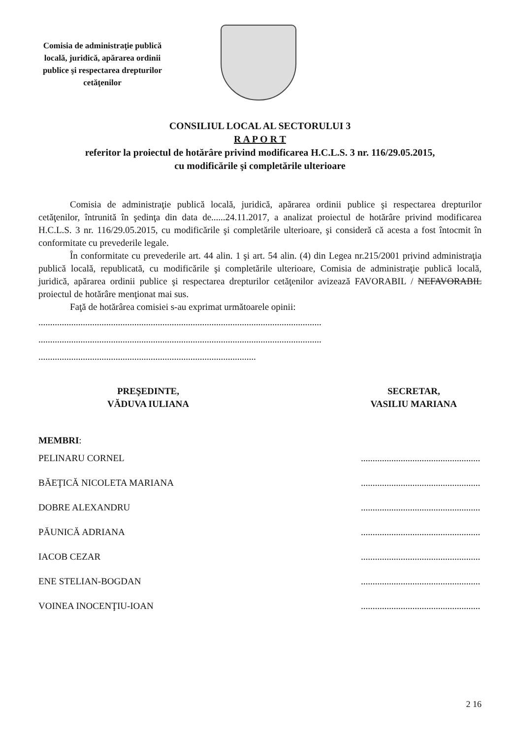Comisia de administraţie publică locală, juridică, apărarea ordinii publice şi respectarea drepturilor cetăţenilor
CONSILIUL LOCAL AL SECTORULUI 3
R A P O R T
referitor la proiectul de hotărâre privind modificarea H.C.L.S. 3 nr. 116/29.05.2015,
cu modificările şi completările ulterioare
Comisia de administraţie publică locală, juridică, apărarea ordinii publice şi respectarea drepturilor cetăţenilor, întrunită în şedinţa din data de......24.11.2017, a analizat proiectul de hotărâre privind modificarea H.C.L.S. 3 nr. 116/29.05.2015, cu modificările şi completările ulterioare, şi consideră că acesta a fost întocmit în conformitate cu prevederile legale.
În conformitate cu prevederile art. 44 alin. 1 şi art. 54 alin. (4) din Legea nr.215/2001 privind administraţia publică locală, republicată, cu modificările şi completările ulterioare, Comisia de administraţie publică locală, juridică, apărarea ordinii publice şi respectarea drepturilor cetăţenilor avizează FAVORABIL / NEFAVORABIL proiectul de hotărâre menţionat mai sus.
Faţă de hotărârea comisiei s-au exprimat următoarele opinii:
.........................................................................................................................
.........................................................................................................................
.............................................................................................
PREŞEDINTE,
VĂDUVA IULIANA
SECRETAR,
VASILIU MARIANA
MEMBRI:
PELINARU CORNEL...................................................
BĂEŢICĂ NICOLETA MARIANA...................................................
DOBRE ALEXANDRU...................................................
PĂUNICĂ ADRIANA...................................................
IACOB CEZAR...................................................
ENE STELIAN-BOGDAN...................................................
VOINEA INOCENŢIU-IOAN...................................................
2 16